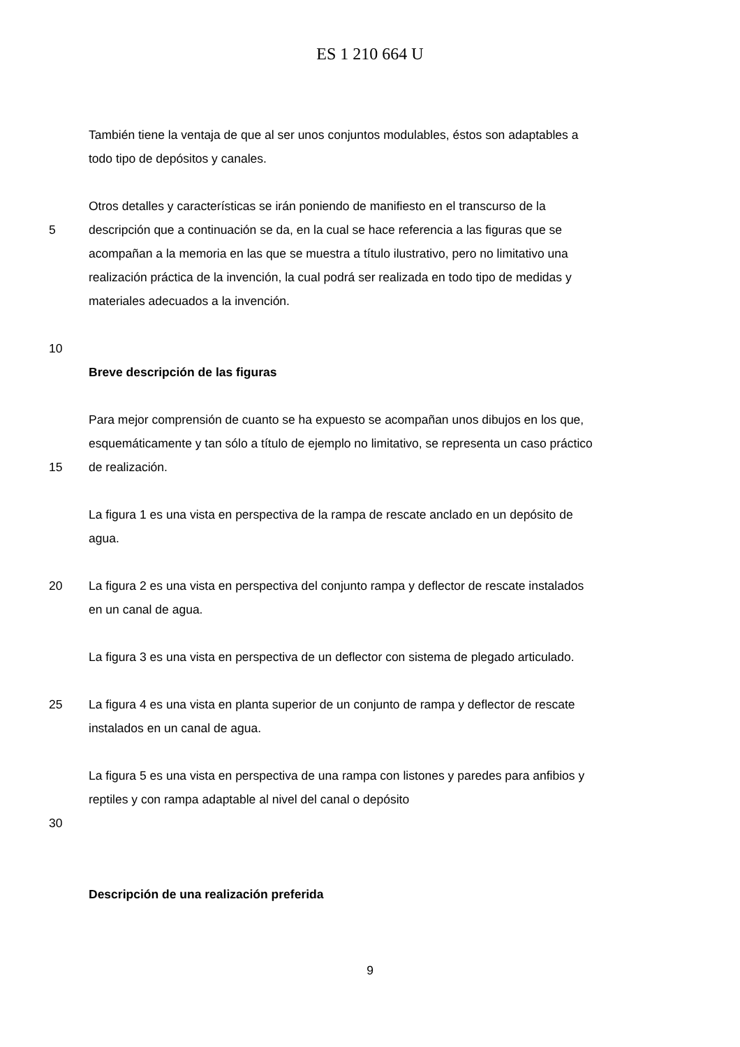ES 1 210 664 U
También tiene la ventaja de que al ser unos conjuntos modulables, éstos son adaptables a
todo tipo de depósitos y canales.
Otros detalles y características se irán poniendo de manifiesto en el transcurso de la
5 descripción que a continuación se da, en la cual se hace referencia a las figuras que se
acompañan a la memoria en las que se muestra a título ilustrativo, pero no limitativo una
realización práctica de la invención, la cual podrá ser realizada en todo tipo de medidas y
materiales adecuados a la invención.
10
Breve descripción de las figuras
Para mejor comprensión de cuanto se ha expuesto se acompañan unos dibujos en los que,
esquemáticamente y tan sólo a título de ejemplo no limitativo, se representa un caso práctico
15 de realización.
La figura 1 es una vista en perspectiva de la rampa de rescate anclado en un depósito de
agua.
20 La figura 2 es una vista en perspectiva del conjunto rampa y deflector de rescate instalados
en un canal de agua.
La figura 3 es una vista en perspectiva de un deflector con sistema de plegado articulado.
25 La figura 4 es una vista en planta superior de un conjunto de rampa y deflector de rescate
instalados en un canal de agua.
La figura 5 es una vista en perspectiva de una rampa con listones y paredes para anfibios y
reptiles y con rampa adaptable al nivel del canal o depósito
30
Descripción de una realización preferida
9